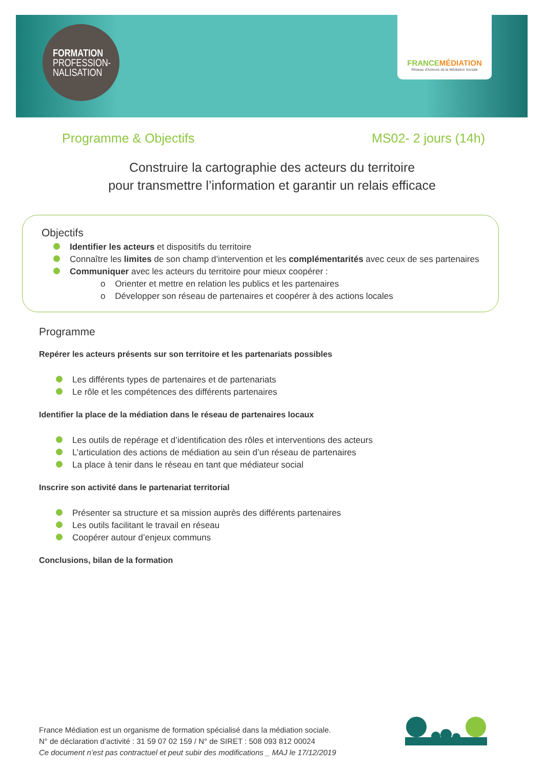FORMATION
PROFESSION-
NALISATION
FRANCEMÉDIATION
Réseau d'Acteurs de la Médiation Sociale
Programme & Objectifs MS02- 2 jours (14h)
Construire la cartographie des acteurs du territoire
pour transmettre l’information et garantir un relais efficace
Objectifs
Identifier les acteurs et dispositifs du territoire
Connaître les limites de son champ d’intervention et les complémentarités avec ceux de ses partenaires
Communiquer avec les acteurs du territoire pour mieux coopérer :
o Orienter et mettre en relation les publics et les partenaires
o Développer son réseau de partenaires et coopérer à des actions locales
Programme
Repérer les acteurs présents sur son territoire et les partenariats possibles
Les différents types de partenaires et de partenariats
Le rôle et les compétences des différents partenaires
Identifier la place de la médiation dans le réseau de partenaires locaux
Les outils de repérage et d’identification des rôles et interventions des acteurs
L’articulation des actions de médiation au sein d’un réseau de partenaires
La place à tenir dans le réseau en tant que médiateur social
Inscrire son activité dans le partenariat territorial
Présenter sa structure et sa mission auprès des différents partenaires
Les outils facilitant le travail en réseau
Coopérer autour d’enjeux communs
Conclusions, bilan de la formation
France Médiation est un organisme de formation spécialisé dans la médiation sociale.
N° de déclaration d’activité : 31 59 07 02 159 / N° de SIRET : 508 093 812 00024
Ce document n’est pas contractuel et peut subir des modifications _ MAJ le 17/12/2019